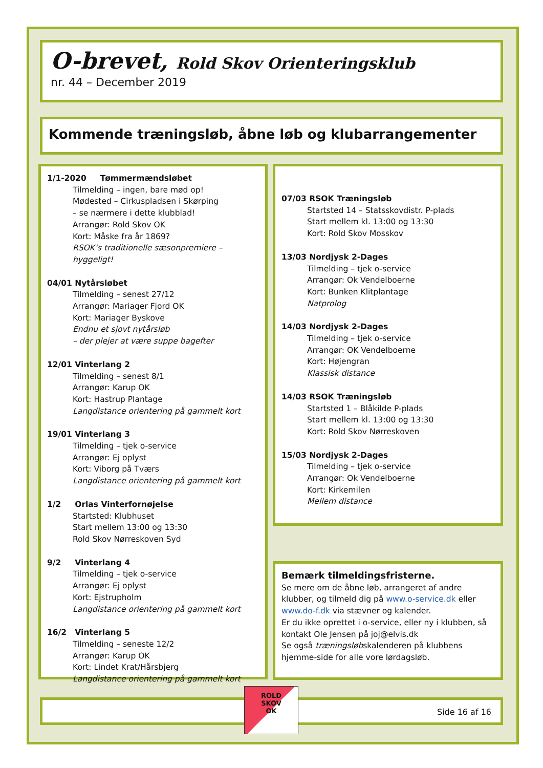O-brevet, Rold Skov Orienteringsklub
nr. 44 – December 2019
Kommende træningsløb, åbne løb og klubarrangementer
1/1-2020 Tømmermændsløbet
Tilmelding – ingen, bare mød op!
Mødested – Cirkuspladsen i Skørping
– se nærmere i dette klubblad!
Arrangør: Rold Skov OK
Kort: Måske fra år 1869?
RSOK’s traditionelle sæsonpremiere – hyggeligt!
04/01 Nytårsløbet
Tilmelding – senest 27/12
Arrangør: Mariager Fjord OK
Kort: Mariager Byskove
Endnu et sjovt nytårsløb
– der plejer at være suppe bagefter
12/01 Vinterlang 2
Tilmelding – senest 8/1
Arrangør: Karup OK
Kort: Hastrup Plantage
Langdistance orientering på gammelt kort
19/01 Vinterlang 3
Tilmelding – tjek o-service
Arrangør: Ej oplyst
Kort: Viborg på Tværs
Langdistance orientering på gammelt kort
1/2 Orlas Vinterfornøjelse
Startsted: Klubhuset
Start mellem 13:00 og 13:30
Rold Skov Nørreskoven Syd
9/2 Vinterlang 4
Tilmelding – tjek o-service
Arrangør: Ej oplyst
Kort: Ejstrupholm
Langdistance orientering på gammelt kort
16/2 Vinterlang 5
Tilmelding – seneste 12/2
Arrangør: Karup OK
Kort: Lindet Krat/Hårsbjerg
Langdistance orientering på gammelt kort
07/03 RSOK Træningsløb
Startsted 14 – Statsskovdistr. P-plads
Start mellem kl. 13:00 og 13:30
Kort: Rold Skov Mosskov
13/03 Nordjysk 2-Dages
Tilmelding – tjek o-service
Arrangør: Ok Vendelboerne
Kort: Bunken Klitplantage
Natprolog
14/03 Nordjysk 2-Dages
Tilmelding – tjek o-service
Arrangør: OK Vendelboerne
Kort: Højengran
Klassisk distance
14/03 RSOK Træningsløb
Startsted 1 – Blåkilde P-plads
Start mellem kl. 13:00 og 13:30
Kort: Rold Skov Nørreskoven
15/03 Nordjysk 2-Dages
Tilmelding – tjek o-service
Arrangør: Ok Vendelboerne
Kort: Kirkemilen
Mellem distance
Bemærk tilmeldingsfristerne.
Se mere om de åbne løb, arrangeret af andre klubber, og tilmeld dig på www.o-service.dk eller www.do-f.dk via stævner og kalender.
Er du ikke oprettet i o-service, eller ny i klubben, så kontakt Ole Jensen på joj@elvis.dk
Se også træningsløbskalenderen på klubbens hjemme-side for alle vore lørdagsløb.
Side 16 af 16
ROLD
SKOV
OK